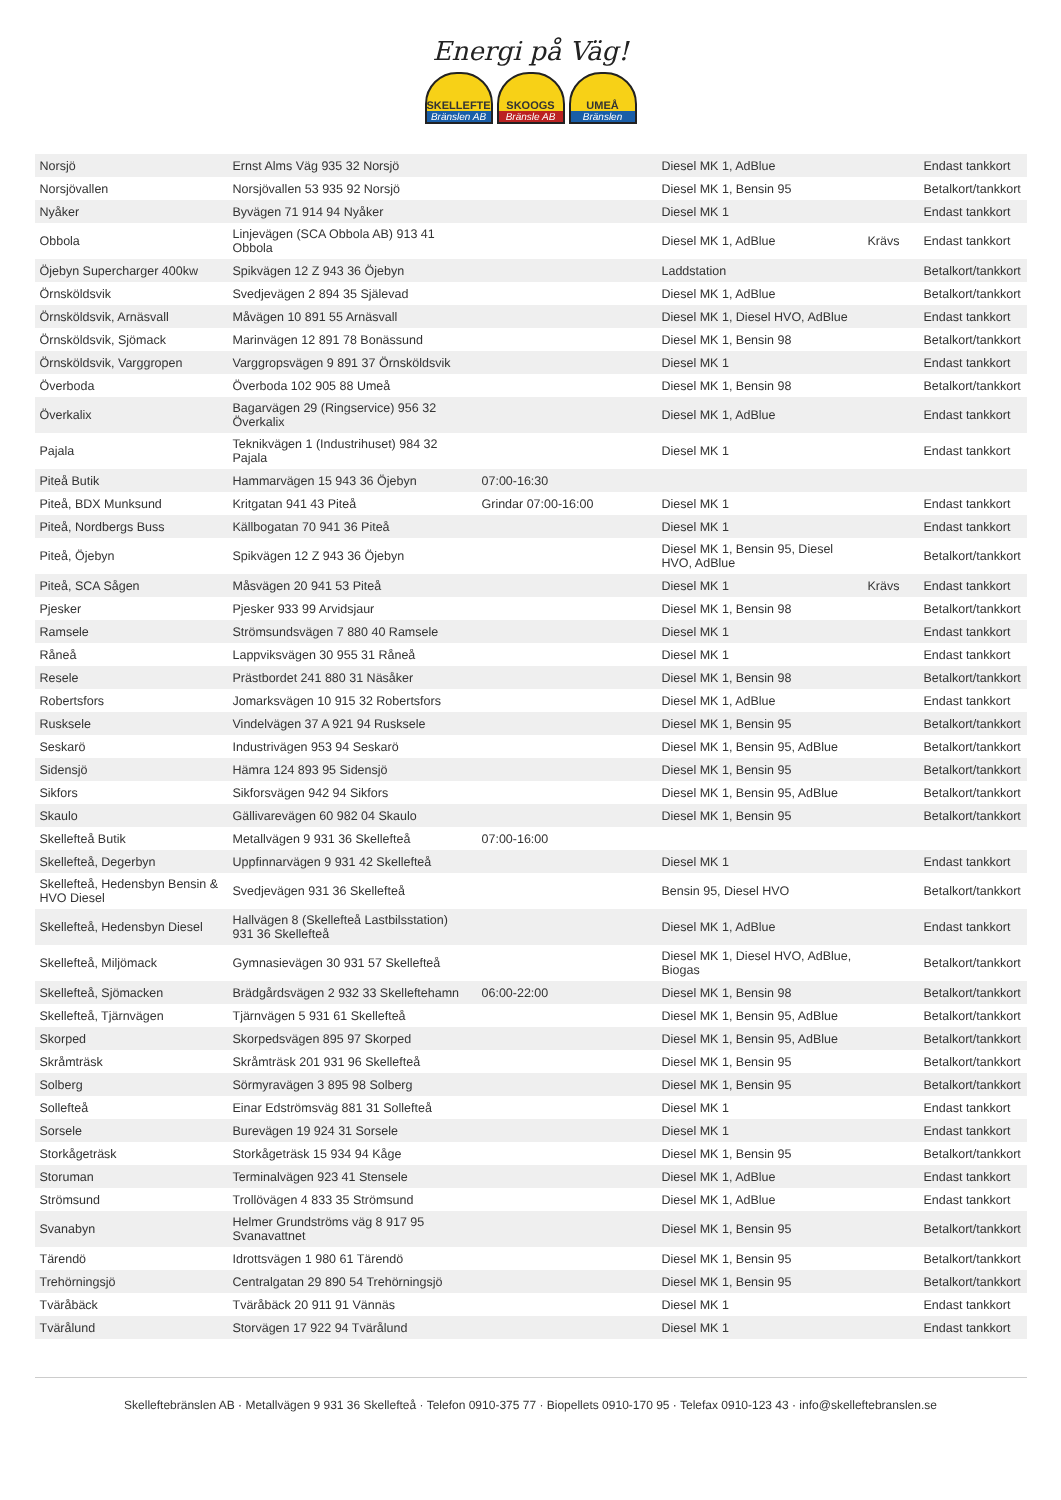Energi på Väg!
SKELLEFTE
Bränslen AB
SKOOGS
Bränsle AB
UMEÅ
Bränslen
| Norsjö | Ernst Alms Väg 935 32 Norsjö | | Diesel MK 1, AdBlue | | Endast tankkort |
| Norsjövallen | Norsjövallen 53 935 92 Norsjö | | Diesel MK 1, Bensin 95 | | Betalkort/tankkort |
| Nyåker | Byvägen 71 914 94 Nyåker | | Diesel MK 1 | | Endast tankkort |
| Obbola | Linjevägen (SCA Obbola AB) 913 41 Obbola | | Diesel MK 1, AdBlue | Krävs | Endast tankkort |
| Öjebyn Supercharger 400kw | Spikvägen 12 Z 943 36 Öjebyn | | Laddstation | | Betalkort/tankkort |
| Örnsköldsvik | Svedjevägen 2 894 35 Själevad | | Diesel MK 1, AdBlue | | Betalkort/tankkort |
| Örnsköldsvik, Arnäsvall | Måvägen 10 891 55 Arnäsvall | | Diesel MK 1, Diesel HVO, AdBlue | | Endast tankkort |
| Örnsköldsvik, Sjömack | Marinvägen 12 891 78 Bonässund | | Diesel MK 1, Bensin 98 | | Betalkort/tankkort |
| Örnsköldsvik, Varggropen | Varggropsvägen 9 891 37 Örnsköldsvik | | Diesel MK 1 | | Endast tankkort |
| Överboda | Överboda 102 905 88 Umeå | | Diesel MK 1, Bensin 98 | | Betalkort/tankkort |
| Överkalix | Bagarvägen 29 (Ringservice) 956 32 Överkalix | | Diesel MK 1, AdBlue | | Endast tankkort |
| Pajala | Teknikvägen 1 (Industrihuset) 984 32 Pajala | | Diesel MK 1 | | Endast tankkort |
| Piteå Butik | Hammarvägen 15 943 36 Öjebyn | 07:00-16:30 | | | |
| Piteå, BDX Munksund | Kritgatan 941 43 Piteå | Grindar 07:00-16:00 | Diesel MK 1 | | Endast tankkort |
| Piteå, Nordbergs Buss | Källbogatan 70 941 36 Piteå | | Diesel MK 1 | | Endast tankkort |
| Piteå, Öjebyn | Spikvägen 12 Z 943 36 Öjebyn | | Diesel MK 1, Bensin 95, Diesel HVO, AdBlue | | Betalkort/tankkort |
| Piteå, SCA Sågen | Måsvägen 20 941 53 Piteå | | Diesel MK 1 | Krävs | Endast tankkort |
| Pjesker | Pjesker 933 99 Arvidsjaur | | Diesel MK 1, Bensin 98 | | Betalkort/tankkort |
| Ramsele | Strömsundsvägen 7 880 40 Ramsele | | Diesel MK 1 | | Endast tankkort |
| Råneå | Lappviksvägen 30 955 31 Råneå | | Diesel MK 1 | | Endast tankkort |
| Resele | Prästbordet 241 880 31 Näsåker | | Diesel MK 1, Bensin 98 | | Betalkort/tankkort |
| Robertsfors | Jomarksvägen 10 915 32 Robertsfors | | Diesel MK 1, AdBlue | | Endast tankkort |
| Rusksele | Vindelvägen 37 A 921 94 Rusksele | | Diesel MK 1, Bensin 95 | | Betalkort/tankkort |
| Seskarö | Industrivägen 953 94 Seskarö | | Diesel MK 1, Bensin 95, AdBlue | | Betalkort/tankkort |
| Sidensjö | Hämra 124 893 95 Sidensjö | | Diesel MK 1, Bensin 95 | | Betalkort/tankkort |
| Sikfors | Sikforsvägen 942 94 Sikfors | | Diesel MK 1, Bensin 95, AdBlue | | Betalkort/tankkort |
| Skaulo | Gällivarevägen 60 982 04 Skaulo | | Diesel MK 1, Bensin 95 | | Betalkort/tankkort |
| Skellefteå Butik | Metallvägen 9 931 36 Skellefteå | 07:00-16:00 | | | |
| Skellefteå, Degerbyn | Uppfinnarvägen 9 931 42 Skellefteå | | Diesel MK 1 | | Endast tankkort |
| Skellefteå, Hedensbyn Bensin & HVO Diesel | Svedjevägen 931 36 Skellefteå | | Bensin 95, Diesel HVO | | Betalkort/tankkort |
| Skellefteå, Hedensbyn Diesel | Hallvägen 8 (Skellefteå Lastbilsstation) 931 36 Skellefteå | | Diesel MK 1, AdBlue | | Endast tankkort |
| Skellefteå, Miljömack | Gymnasievägen 30 931 57 Skellefteå | | Diesel MK 1, Diesel HVO, AdBlue, Biogas | | Betalkort/tankkort |
| Skellefteå, Sjömacken | Brädgårdsvägen 2 932 33 Skelleftehamn | 06:00-22:00 | Diesel MK 1, Bensin 98 | | Betalkort/tankkort |
| Skellefteå, Tjärnvägen | Tjärnvägen 5 931 61 Skellefteå | | Diesel MK 1, Bensin 95, AdBlue | | Betalkort/tankkort |
| Skorped | Skorpedsvägen 895 97 Skorped | | Diesel MK 1, Bensin 95, AdBlue | | Betalkort/tankkort |
| Skråmträsk | Skråmträsk 201 931 96 Skellefteå | | Diesel MK 1, Bensin 95 | | Betalkort/tankkort |
| Solberg | Sörmyravägen 3 895 98 Solberg | | Diesel MK 1, Bensin 95 | | Betalkort/tankkort |
| Sollefteå | Einar Edströmsväg 881 31 Sollefteå | | Diesel MK 1 | | Endast tankkort |
| Sorsele | Burevägen 19 924 31 Sorsele | | Diesel MK 1 | | Endast tankkort |
| Storkågeträsk | Storkågeträsk 15 934 94 Kåge | | Diesel MK 1, Bensin 95 | | Betalkort/tankkort |
| Storuman | Terminalvägen 923 41 Stensele | | Diesel MK 1, AdBlue | | Endast tankkort |
| Strömsund | Trollövägen 4 833 35 Strömsund | | Diesel MK 1, AdBlue | | Endast tankkort |
| Svanabyn | Helmer Grundströms väg 8 917 95 Svanavattnet | | Diesel MK 1, Bensin 95 | | Betalkort/tankkort |
| Tärendö | Idrottsvägen 1 980 61 Tärendö | | Diesel MK 1, Bensin 95 | | Betalkort/tankkort |
| Trehörningsjö | Centralgatan 29 890 54 Trehörningsjö | | Diesel MK 1, Bensin 95 | | Betalkort/tankkort |
| Tväråbäck | Tväråbäck 20 911 91 Vännäs | | Diesel MK 1 | | Endast tankkort |
| Tvärålund | Storvägen 17 922 94 Tvärålund | | Diesel MK 1 | | Endast tankkort |
Skelleftebränslen AB · Metallvägen 9 931 36 Skellefteå · Telefon 0910-375 77 · Biopellets 0910-170 95 · Telefax 0910-123 43 · info@skelleftebranslen.se